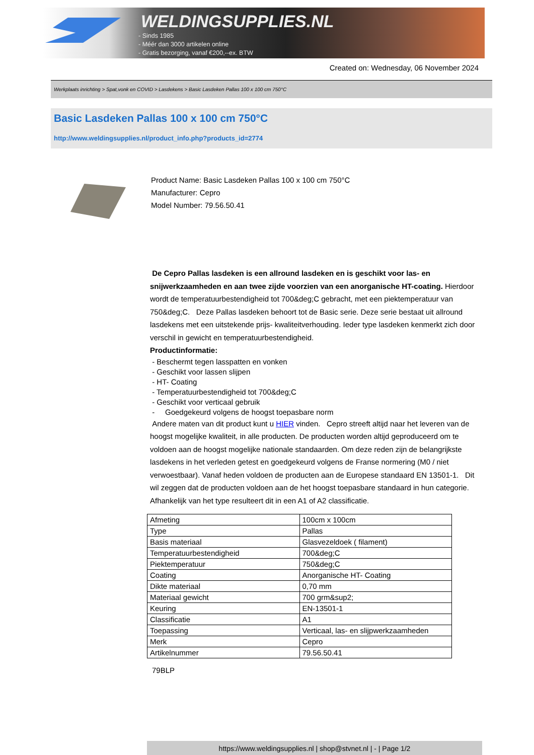WELDINGSUPPLIES.NL
- Sinds 1985
- Méér dan 3000 artikelen online
- Gratis bezorging, vanaf €200,--ex. BTW
Created on: Wednesday, 06 November 2024
Werkplaats inrichting > Spat,vonk en COVID > Lasdekens > Basic Lasdeken Pallas 100 x 100 cm 750°C
Basic Lasdeken Pallas 100 x 100 cm 750°C
http://www.weldingsupplies.nl/product_info.php?products_id=2774
Product Name: Basic Lasdeken Pallas 100 x 100 cm 750°C
Manufacturer: Cepro
Model Number: 79.56.50.41
De Cepro Pallas lasdeken is een allround lasdeken en is geschikt voor las- en snijwerkzaamheden en aan twee zijde voorzien van een anorganische HT-coating. Hierdoor wordt de temperatuurbestendigheid tot 700&deg;C gebracht, met een piektemperatuur van 750&deg;C. Deze Pallas lasdeken behoort tot de Basic serie. Deze serie bestaat uit allround lasdekens met een uitstekende prijs- kwaliteitverhouding. Ieder type lasdeken kenmerkt zich door verschil in gewicht en temperatuurbestendigheid.
Productinformatie:
- Beschermt tegen lasspatten en vonken
- Geschikt voor lassen slijpen
- HT- Coating
- Temperatuurbestendigheid tot 700&deg;C
- Geschikt voor verticaal gebruik
- Goedgekeurd volgens de hoogst toepasbare norm
Andere maten van dit product kunt u HIER vinden. Cepro streeft altijd naar het leveren van de hoogst mogelijke kwaliteit, in alle producten. De producten worden altijd geproduceerd om te voldoen aan de hoogst mogelijke nationale standaarden. Om deze reden zijn de belangrijkste lasdekens in het verleden getest en goedgekeurd volgens de Franse normering (M0 / niet verwoestbaar). Vanaf heden voldoen de producten aan de Europese standaard EN 13501-1. Dit wil zeggen dat de producten voldoen aan de het hoogst toepasbare standaard in hun categorie. Afhankelijk van het type resulteert dit in een A1 of A2 classificatie.
| Afmeting | 100cm x 100cm |
| Type | Pallas |
| Basis materiaal | Glasvezeldoek ( filament) |
| Temperatuurbestendigheid | 700&deg;C |
| Piektemperatuur | 750&deg;C |
| Coating | Anorganische HT- Coating |
| Dikte materiaal | 0,70 mm |
| Materiaal gewicht | 700 grm&sup2; |
| Keuring | EN-13501-1 |
| Classificatie | A1 |
| Toepassing | Verticaal, las- en slijpwerkzaamheden |
| Merk | Cepro |
| Artikelnummer | 79.56.50.41 |
79BLP
https://www.weldingsupplies.nl | shop@stvnet.nl | - | Page 1/2